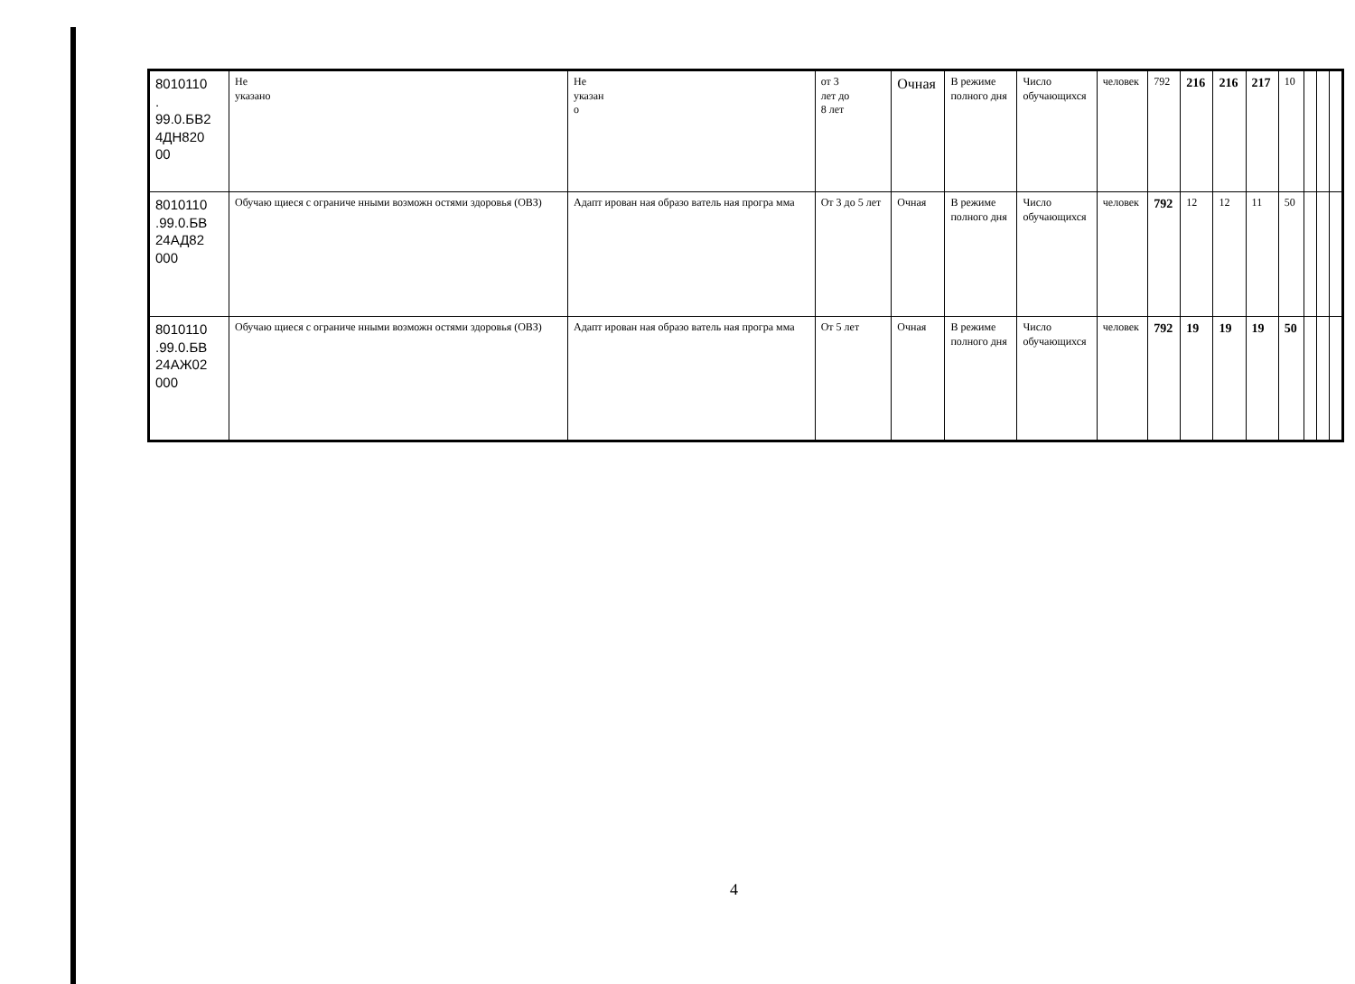| 8010110 . 99.0.БВ2 4ДН820 00 | Не указано | Не указан о | от 3 лет до 8 лет | Очная | В режиме полного дня | Число обучающихся | человек | 792 | 216 | 216 | 217 | 10 | | | |
| 8010110 .99.0.БВ 24АД82 000 | Обучаю щиеся с ограниче нными возможн остями здоровья (ОВЗ) | Адапт ирован ная образо ватель ная програ мма | От 3 до 5 лет | Очная | В режиме полного дня | Число обучающихся | человек | 792 | 12 | 12 | 11 | 50 | | | |
| 8010110 .99.0.БВ 24АЖ02 000 | Обучаю щиеся с ограниче нными возможн остями здоровья (ОВЗ) | Адапт ирован ная образо ватель ная програ мма | От 5 лет | Очная | В режиме полного дня | Число обучающихся | человек | 792 | 19 | 19 | 19 | 50 | | | |
4